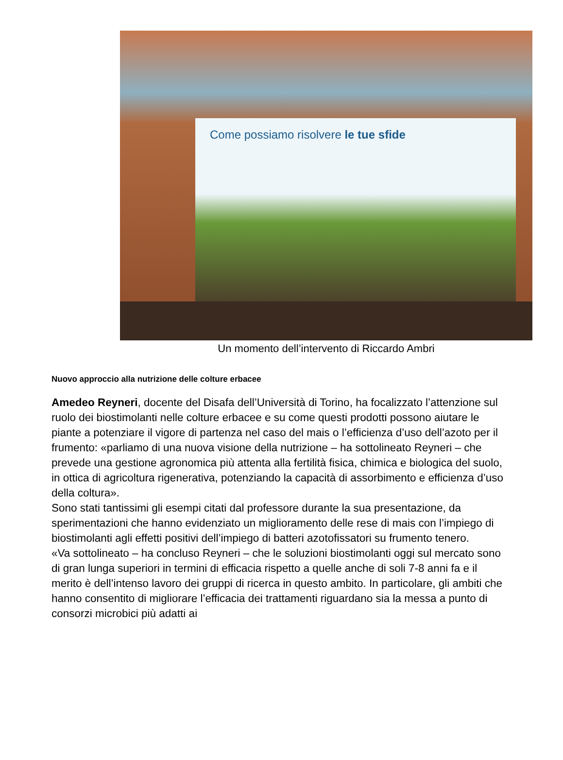Come possiamo risolvere le tue sfide
Un momento dell’intervento di Riccardo Ambri
Nuovo approccio alla nutrizione delle colture erbacee
Amedeo Reyneri, docente del Disafa dell’Università di Torino, ha focalizzato l’attenzione sul ruolo dei biostimolanti nelle colture erbacee e su come questi prodotti possono aiutare le piante a potenziare il vigore di partenza nel caso del mais o l’efficienza d’uso dell’azoto per il frumento: «parliamo di una nuova visione della nutrizione – ha sottolineato Reyneri – che prevede una gestione agronomica più attenta alla fertilità fisica, chimica e biologica del suolo, in ottica di agricoltura rigenerativa, potenziando la capacità di assorbimento e efficienza d’uso della coltura».
Sono stati tantissimi gli esempi citati dal professore durante la sua presentazione, da sperimentazioni che hanno evidenziato un miglioramento delle rese di mais con l’impiego di biostimolanti agli effetti positivi dell’impiego di batteri azotofissatori su frumento tenero.
«Va sottolineato – ha concluso Reyneri – che le soluzioni biostimolanti oggi sul mercato sono di gran lunga superiori in termini di efficacia rispetto a quelle anche di soli 7-8 anni fa e il merito è dell’intenso lavoro dei gruppi di ricerca in questo ambito. In particolare, gli ambiti che hanno consentito di migliorare l’efficacia dei trattamenti riguardano sia la messa a punto di consorzi microbici più adatti ai